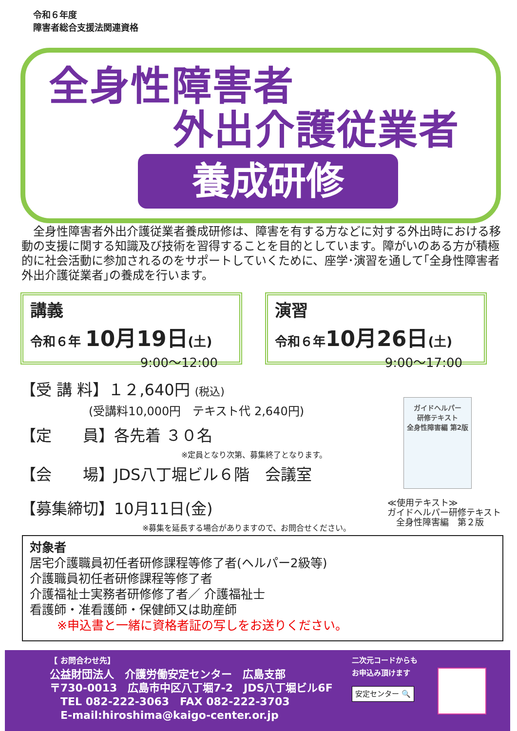令和６年度
障害者総合支援法関連資格
全身性障害者
外出介護従業者
養成研修
　全身性障害者外出介護従業者養成研修は、障害を有する方などに対する外出時における移動の支援に関する知識及び技術を習得することを目的としています。障がいのある方が積極的に社会活動に参加されるのをサポートしていくために、座学･演習を通して｢全身性障害者外出介護従業者｣の養成を行います。
講義
令和６年 10月19日(土)
9:00～12:00
演習
令和６年10月26日(土)
9:00～17:00
【受 講 料】１２,640円 (税込)
(受講料10,000円　テキスト代 2,640円)
【定　　員】各先着 ３０名
※定員となり次第、募集終了となります。
【会　　場】JDS八丁堀ビル６階　会議室
【募集締切】10月11日(金)
※募集を延長する場合がありますので、お問合せください。
ガイドヘルパー
研修テキスト
全身性障害編 第2版
≪使用テキスト≫
ガイドヘルパー研修テキスト
　全身性障害編　第２版
対象者
居宅介護職員初任者研修課程等修了者(ヘルパー2級等)
介護職員初任者研修課程等修了者
介護福祉士実務者研修修了者／ 介護福祉士
看護師・准看護師・保健師又は助産師
※申込書と一緒に資格者証の写しをお送りください。
【 お問合わせ先】
公益財団法人　介護労働安定センター　広島支部
〒730-0013　広島市中区八丁堀7-2　JDS八丁堀ビル6F
　TEL 082-222-3063　FAX 082-222-3703
　E-mail:hiroshima@kaigo-center.or.jp
二次元コードからも
お申込み頂けます
安定センター 🔍